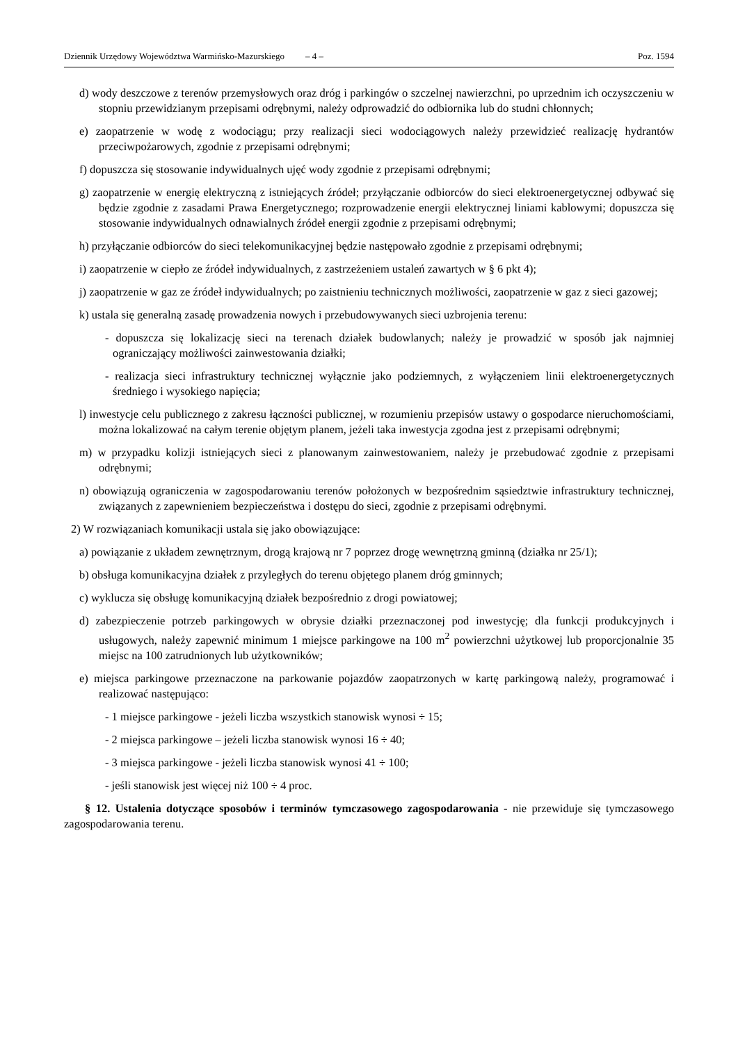Dziennik Urzędowy Województwa Warmińsko-Mazurskiego – 4 – Poz. 1594
d) wody deszczowe z terenów przemysłowych oraz dróg i parkingów o szczelnej nawierzchni, po uprzednim ich oczyszczeniu w stopniu przewidzianym przepisami odrębnymi, należy odprowadzić do odbiornika lub do studni chłonnych;
e) zaopatrzenie w wodę z wodociągu; przy realizacji sieci wodociągowych należy przewidzieć realizację hydrantów przeciwpożarowych, zgodnie z przepisami odrębnymi;
f) dopuszcza się stosowanie indywidualnych ujęć wody zgodnie z przepisami odrębnymi;
g) zaopatrzenie w energię elektryczną z istniejących źródeł; przyłączanie odbiorców do sieci elektroenergetycznej odbywać się będzie zgodnie z zasadami Prawa Energetycznego; rozprowadzenie energii elektrycznej liniami kablowymi; dopuszcza się stosowanie indywidualnych odnawialnych źródeł energii zgodnie z przepisami odrębnymi;
h) przyłączanie odbiorców do sieci telekomunikacyjnej będzie następowało zgodnie z przepisami odrębnymi;
i) zaopatrzenie w ciepło ze źródeł indywidualnych, z zastrzeżeniem ustaleń zawartych w § 6 pkt 4);
j) zaopatrzenie w gaz ze źródeł indywidualnych; po zaistnieniu technicznych możliwości, zaopatrzenie w gaz z sieci gazowej;
k) ustala się generalną zasadę prowadzenia nowych i przebudowywanych sieci uzbrojenia terenu:
- dopuszcza się lokalizację sieci na terenach działek budowlanych; należy je prowadzić w sposób jak najmniej ograniczający możliwości zainwestowania działki;
- realizacja sieci infrastruktury technicznej wyłącznie jako podziemnych, z wyłączeniem linii elektroenergetycznych średniego i wysokiego napięcia;
l) inwestycje celu publicznego z zakresu łączności publicznej, w rozumieniu przepisów ustawy o gospodarce nieruchomościami, można lokalizować na całym terenie objętym planem, jeżeli taka inwestycja zgodna jest z przepisami odrębnymi;
m) w przypadku kolizji istniejących sieci z planowanym zainwestowaniem, należy je przebudować zgodnie z przepisami odrębnymi;
n) obowiązują ograniczenia w zagospodarowaniu terenów położonych w bezpośrednim sąsiedztwie infrastruktury technicznej, związanych z zapewnieniem bezpieczeństwa i dostępu do sieci, zgodnie z przepisami odrębnymi.
2) W rozwiązaniach komunikacji ustala się jako obowiązujące:
a) powiązanie z układem zewnętrznym, drogą krajową nr 7 poprzez drogę wewnętrzną gminną (działka nr 25/1);
b) obsługa komunikacyjna działek z przyległych do terenu objętego planem dróg gminnych;
c) wyklucza się obsługę komunikacyjną działek bezpośrednio z drogi powiatowej;
d) zabezpieczenie potrzeb parkingowych w obrysie działki przeznaczonej pod inwestycję; dla funkcji produkcyjnych i usługowych, należy zapewnić minimum 1 miejsce parkingowe na 100 m<sup>2</sup> powierzchni użytkowej lub proporcjonalnie 35 miejsc na 100 zatrudnionych lub użytkowników;
e) miejsca parkingowe przeznaczone na parkowanie pojazdów zaopatrzonych w kartę parkingową należy, programować i realizować następująco:
- 1 miejsce parkingowe - jeżeli liczba wszystkich stanowisk wynosi ÷ 15;
- 2 miejsca parkingowe – jeżeli liczba stanowisk wynosi 16 ÷ 40;
- 3 miejsca parkingowe - jeżeli liczba stanowisk wynosi 41 ÷ 100;
- jeśli stanowisk jest więcej niż 100 ÷ 4 proc.
§ 12. Ustalenia dotyczące sposobów i terminów tymczasowego zagospodarowania - nie przewiduje się tymczasowego zagospodarowania terenu.